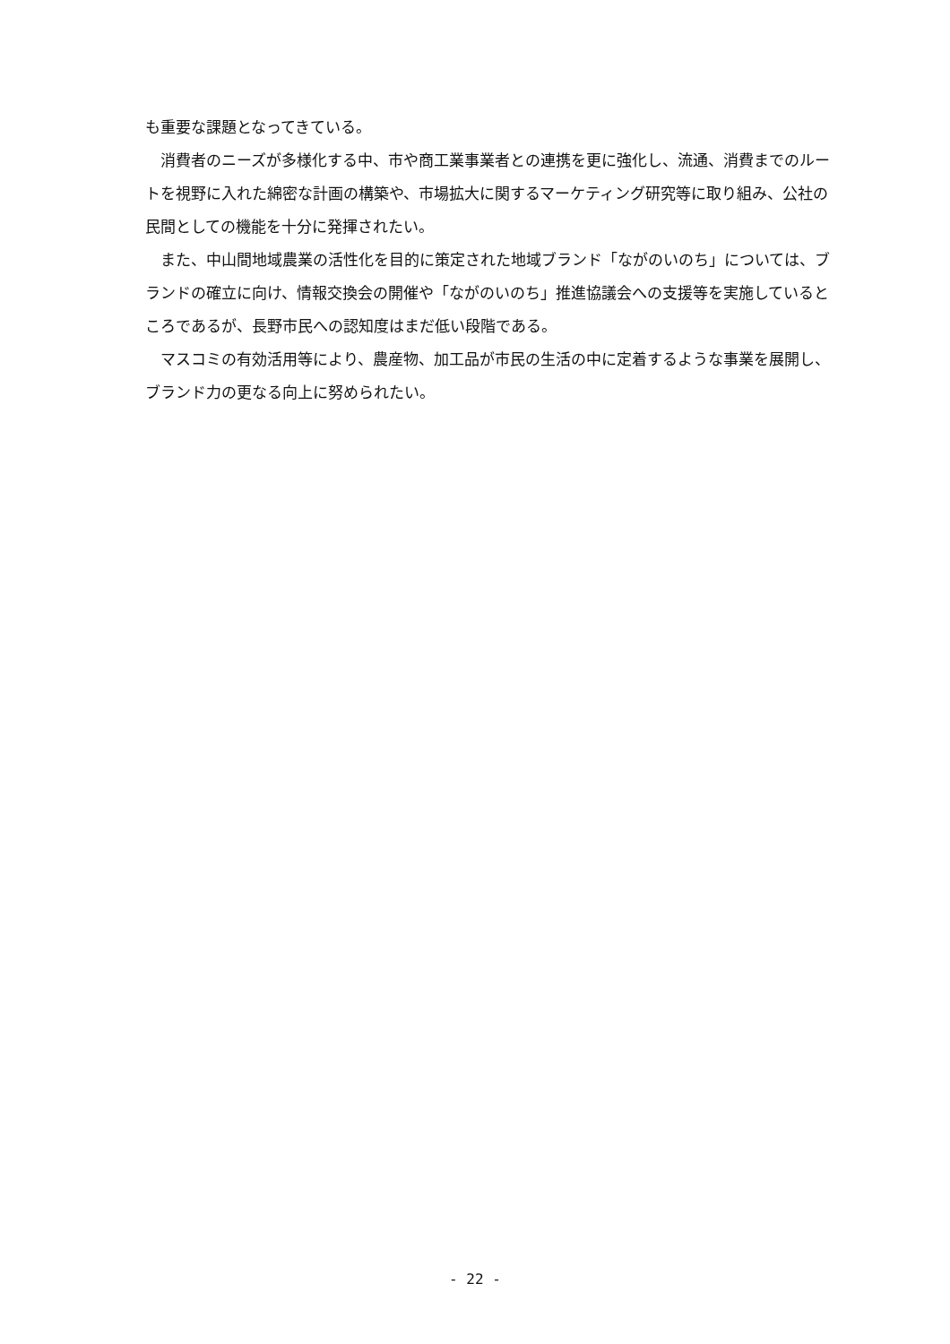も重要な課題となってきている。
　消費者のニーズが多様化する中、市や商工業事業者との連携を更に強化し、流通、消費までのルートを視野に入れた綿密な計画の構築や、市場拡大に関するマーケティング研究等に取り組み、公社の民間としての機能を十分に発揮されたい。
　また、中山間地域農業の活性化を目的に策定された地域ブランド「ながのいのち」については、ブランドの確立に向け、情報交換会の開催や「ながのいのち」推進協議会への支援等を実施しているところであるが、長野市民への認知度はまだ低い段階である。
　マスコミの有効活用等により、農産物、加工品が市民の生活の中に定着するような事業を展開し、ブランド力の更なる向上に努められたい。
- 22 -